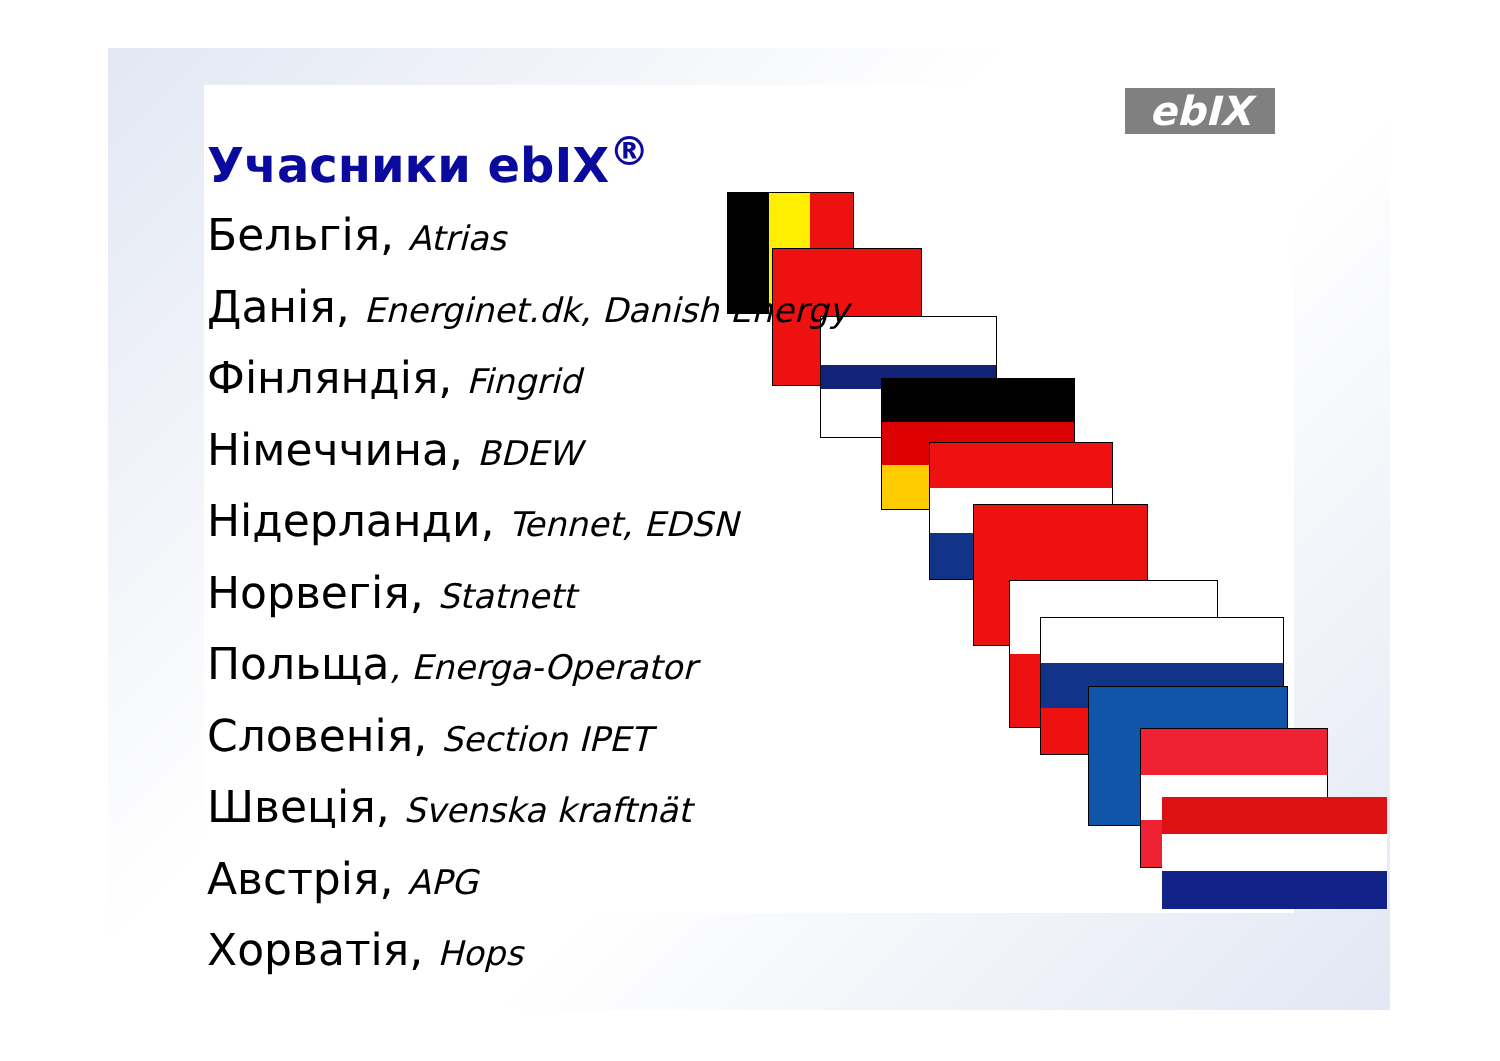ebIX
Учасники ebIX<sup>®</sup>
Бельгія, Atrias
Данія, Energinet.dk, Danish Energy
Фінляндія, Fingrid
Німеччина, BDEW
Нідерланди, Tennet, EDSN
Норвегія, Statnett
Польща, Energa-Operator
Словенія, Section IPET
Швеція, Svenska kraftnät
Австрія, APG
Хорватія, Hops